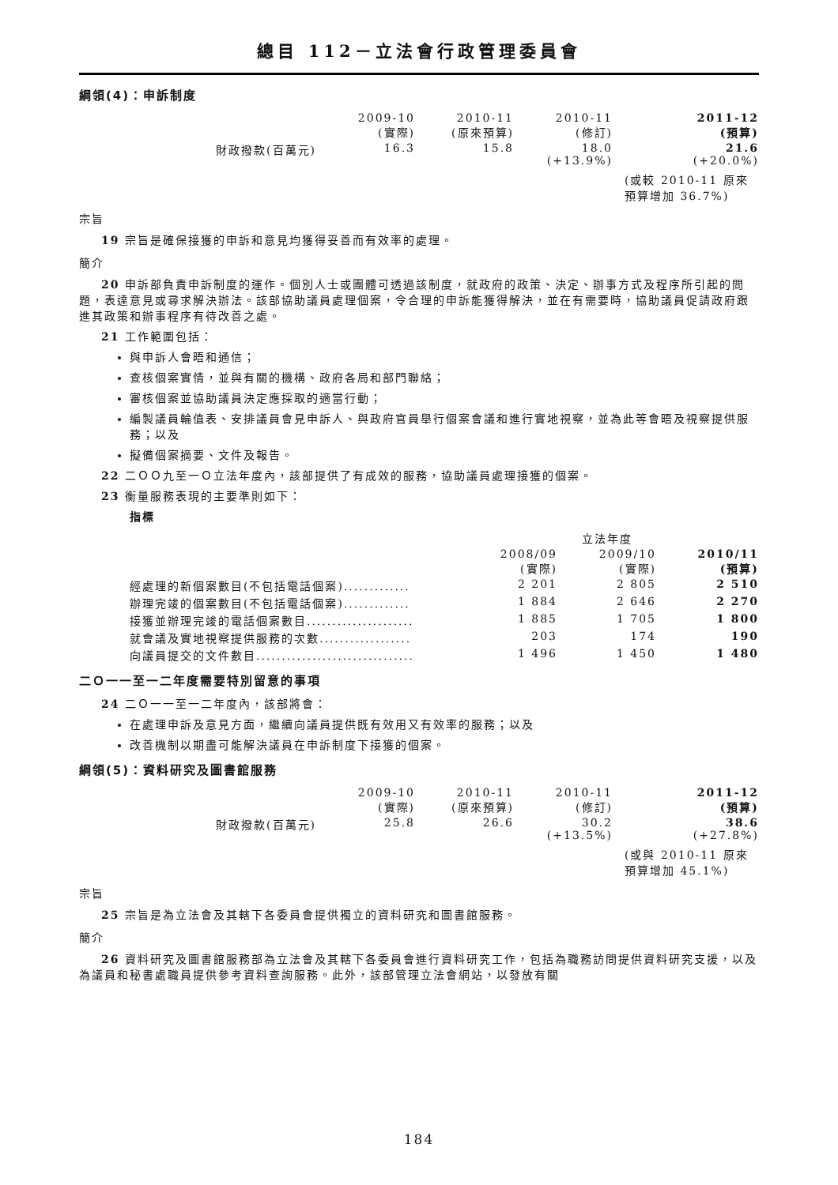總目 112－立法會行政管理委員會
綱領(4)：申訴制度
| | 2009-10 (實際) | 2010-11 (原來預算) | 2010-11 (修訂) | 2011-12 (預算) |
| 財政撥款(百萬元) | 16.3 | 15.8 | 18.0 (+13.9%) | 21.6 (+20.0%) |
(或較 2010-11 原來
預算增加 36.7%)
宗旨
19 宗旨是確保接獲的申訴和意見均獲得妥善而有效率的處理。
簡介
20 申訴部負責申訴制度的運作。個別人士或團體可透過該制度，就政府的政策、決定、辦事方式及程序所引起的問題，表達意見或尋求解決辦法。該部協助議員處理個案，令合理的申訴能獲得解決，並在有需要時，協助議員促請政府跟進其政策和辦事程序有待改善之處。
21 工作範圍包括：
與申訴人會晤和通信；
查核個案實情，並與有關的機構、政府各局和部門聯絡；
審核個案並協助議員決定應採取的適當行動；
編製議員輪值表、安排議員會見申訴人、與政府官員舉行個案會議和進行實地視察，並為此等會晤及視察提供服務；以及
擬備個案摘要、文件及報告。
22 二ＯＯ九至一Ｏ立法年度內，該部提供了有成效的服務，協助議員處理接獲的個案。
23 衡量服務表現的主要準則如下：
指標
| | | 立法年度 | |
| | 2008/09 (實際) | 2009/10 (實際) | 2010/11 (預算) |
| 經處理的新個案數目(不包括電話個案)............. | 2 201 | 2 805 | 2 510 |
| 辦理完竣的個案數目(不包括電話個案)............. | 1 884 | 2 646 | 2 270 |
| 接獲並辦理完竣的電話個案數目..................... | 1 885 | 1 705 | 1 800 |
| 就會議及實地視察提供服務的次數.................. | 203 | 174 | 190 |
| 向議員提交的文件數目............................... | 1 496 | 1 450 | 1 480 |
二Ｏ一一至一二年度需要特別留意的事項
24 二Ｏ一一至一二年度內，該部將會：
在處理申訴及意見方面，繼續向議員提供既有效用又有效率的服務；以及
改善機制以期盡可能解決議員在申訴制度下接獲的個案。
綱領(5)：資料研究及圖書館服務
| | 2009-10 (實際) | 2010-11 (原來預算) | 2010-11 (修訂) | 2011-12 (預算) |
| 財政撥款(百萬元) | 25.8 | 26.6 | 30.2 (+13.5%) | 38.6 (+27.8%) |
(或與 2010-11 原來
預算增加 45.1%)
宗旨
25 宗旨是為立法會及其轄下各委員會提供獨立的資料研究和圖書館服務。
簡介
26 資料研究及圖書館服務部為立法會及其轄下各委員會進行資料研究工作，包括為職務訪問提供資料研究支援，以及為議員和秘書處職員提供參考資料查詢服務。此外，該部管理立法會網站，以發放有關
184